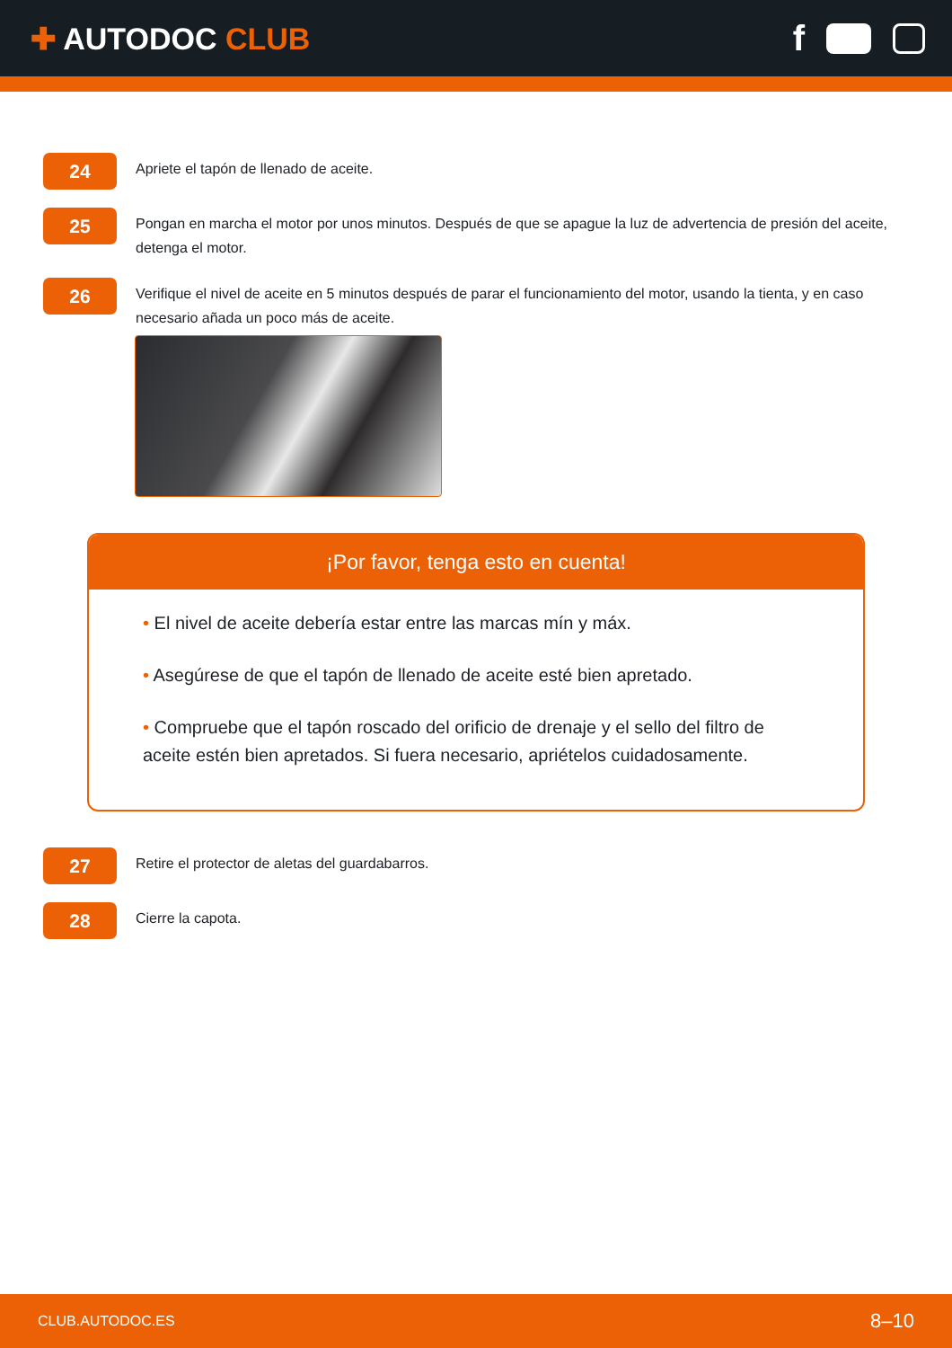✚ AUTODOC CLUB
f
24
Apriete el tapón de llenado de aceite.
25
Pongan en marcha el motor por unos minutos. Después de que se apague la luz de advertencia de presión del aceite, detenga el motor.
26
Verifique el nivel de aceite en 5 minutos después de parar el funcionamiento del motor, usando la tienta, y en caso necesario añada un poco más de aceite.
¡Por favor, tenga esto en cuenta!
• El nivel de aceite debería estar entre las marcas mín y máx.
• Asegúrese de que el tapón de llenado de aceite esté bien apretado.
• Compruebe que el tapón roscado del orificio de drenaje y el sello del filtro de aceite estén bien apretados. Si fuera necesario, apriételos cuidadosamente.
27
Retire el protector de aletas del guardabarros.
28
Cierre la capota.
CLUB.AUTODOC.ES 8–10